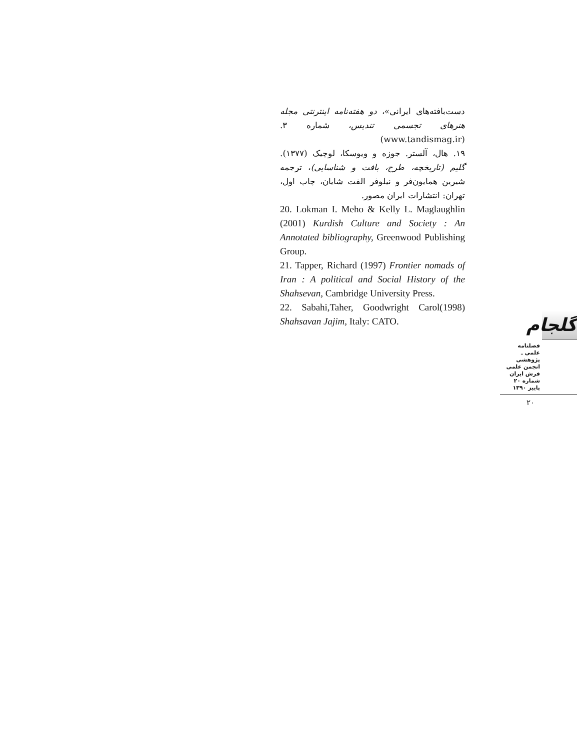دست‌بافته‌های ایرانی»، دو هفته‌نامه اینترنتی مجله هنرهای تجسمی تندیس، شماره ۳. (www.tandismag.ir)
۱۹. هال، آلستر. جوزه و ویوسکا، لوچیک (۱۳۷۷). گلیم (تاریخچه، طرح، بافت و شناسایی)، ترجمه شیرین همایون‌فر و نیلوفر الفت شایان، چاپ اول، تهران: انتشارات ایران مصور.
20. Lokman I. Meho & Kelly L. Maglaughlin (2001) Kurdish Culture and Society : An Annotated bibliography, Greenwood Publishing Group.
21. Tapper, Richard (1997) Frontier nomads of Iran : A political and Social History of the Shahsevan, Cambridge University Press.
22. Sabahi,Taher, Goodwright Carol(1998) Shahsavan Jajim, Italy: CATO.
گلجام
فصلنامه
علمی ـ پژوهشی
انجمن علمی
فرش ایران
شماره ۲۰
پاییز ۱۳۹۰
۲۰